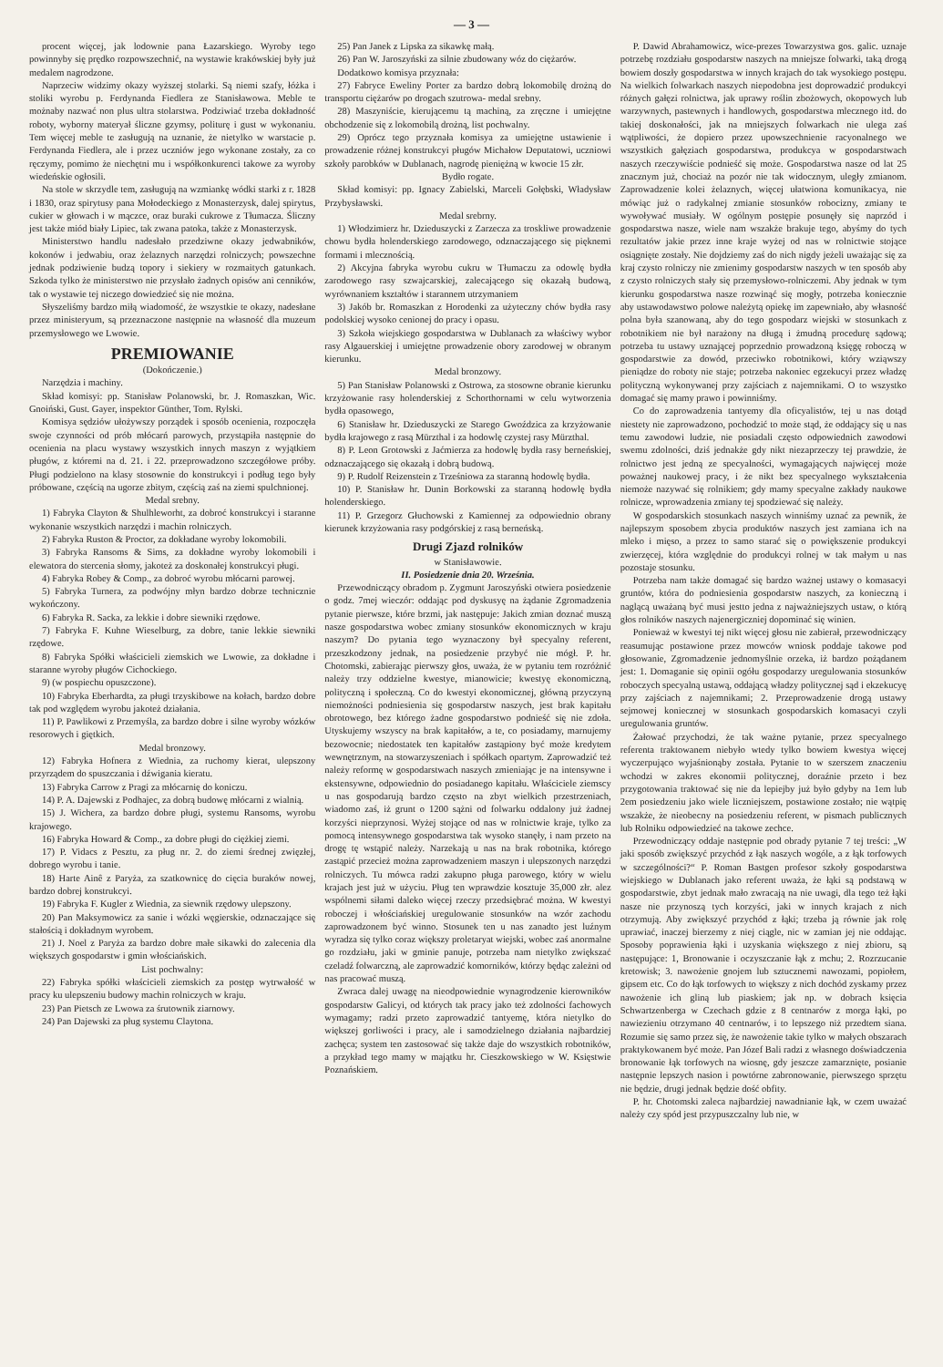— 3 —
procent więcej, jak lodownie pana Łazarskiego. Wyroby tego powinnyby się prędko rozpowszechnić, na wystawie krakówskiej były już medalem nagrodzone.
Naprzeciw widzimy okazy wyższej stolarki. Są niemi szafy, łóżka i stoliki wyrobu p. Ferdynanda Fiedlera ze Stanisławowa. Meble te możnaby nazwać non plus ultra stolarstwa. Podziwiać trzeba dokładność roboty, wyborny materyał śliczne gzymsy, politurę i gust w wykonaniu. Tem więcej meble te zasługują na uznanie, że nietylko w warstacie p. Ferdynanda Fiedlera, ale i przez uczniów jego wykonane zostały, za co ręczymy, pomimo że niechętni mu i współkonkurenci takowe za wyroby wiedeńskie ogłosili.
Na stole w skrzydle tem, zasługują na wzmiankę wódki starki z r. 1828 i 1830, oraz spirytusy pana Mołodeckiego z Monasterzysk, dalej spirytus, cukier w głowach i w mączce, oraz buraki cukrowe z Tłumacza. Śliczny jest także miód biały Lipiec, tak zwana patoka, także z Monasterzysk.
Ministerstwo handlu nadesłało przedziwne okazy jedwabników, kokonów i jedwabiu, oraz żelaznych narzędzi rolniczych; powszechne jednak podziwienie budzą topory i siekiery w rozmaitych gatunkach. Szkoda tylko że ministerstwo nie przysłało żadnych opisów ani cenników, tak o wystawie tej niczego dowiedzieć się nie można.
Słyszeliśmy bardzo miłą wiadomość, że wszystkie te okazy, nadesłane przez ministeryum, są przeznaczone następnie na własność dla muzeum przemysłowego we Lwowie.
PREMIOWANIE
(Dokończenie.)
Narzędzia i machiny.
Skład komisyi: pp. Stanisław Polanowski, br. J. Romaszkan, Wic. Gnoiński, Gust. Gayer, inspektor Günther, Tom. Rylski.
Komisya sędziów ułożywszy porządek i sposób ocenienia, rozpoczęła swoje czynności od prób młócarń parowych, przystąpiła następnie do ocenienia na placu wystawy wszystkich innych maszyn z wyjątkiem pługów, z któremi na d. 21. i 22. przeprowadzono szczegółowe próby. Pługi podzielono na klasy stosownie do konstrukcyi i podług tego były próbowane, częścią na ugorze zbitym, częścią zaś na ziemi spulchnionej.
Medal srebny.
1) Fabryka Clayton & Shulhleworht, za dobroć konstrukcyi i staranne wykonanie wszystkich narzędzi i machin rolniczych.
2) Fabryka Ruston & Proctor, za dokładane wyroby lokomobili.
3) Fabryka Ransoms & Sims, za dokładne wyroby lokomobili i elewatora do stercenia słomy, jakoteż za doskonałej konstrukcyi pługi.
4) Fabryka Robey & Comp., za dobroć wyrobu młócarni parowej.
5) Fabryka Turnera, za podwójny młyn bardzo dobrze technicznie wykończony.
6) Fabryka R. Sacka, za lekkie i dobre siewniki rzędowe.
7) Fabryka F. Kuhne Wieselburg, za dobre, tanie lekkie siewniki rzędowe.
8) Fabryka Spółki właścicieli ziemskich we Lwowie, za dokładne i staranne wyroby pługów Cichockiego.
9) (w pospiechu opuszczone).
10) Fabryka Eberhardta, za pługi trzyskibowe na kołach, bardzo dobre tak pod względem wyrobu jakoteż działania.
11) P. Pawlikowi z Przemyśla, za bardzo dobre i silne wyroby wózków resorowych i giętkich.
Medal bronzowy.
12) Fabryka Hofnera z Wiednia, za ruchomy kierat, ulepszony przyrządem do spuszczania i dźwigania kieratu.
13) Fabryka Carrow z Pragi za młócarnię do koniczu.
14) P. A. Dajewski z Podhajec, za dobrą budowę młócarni z wialnią.
15) J. Wichera, za bardzo dobre pługi, systemu Ransoms, wyrobu krajowego.
16) Fabryka Howard & Comp., za dobre pługi do ciężkiej ziemi.
17) P. Vidacs z Pesztu, za pług nr. 2. do ziemi średnej zwięzłej, dobrego wyrobu i tanie.
18) Harte Ainê z Paryża, za szatkownicę do cięcia buraków nowej, bardzo dobrej konstrukcyi.
19) Fabryka F. Kugler z Wiednia, za siewnik rzędowy ulepszony.
20) Pan Maksymowicz za sanie i wózki węgierskie, odznaczające się stałością i dokładnym wyrobem.
21) J. Noel z Paryża za bardzo dobre małe sikawki do zalecenia dla większych gospodarstw i gmin włościańskich.
List pochwalny:
22) Fabryka spółki właścicieli ziemskich za postęp wytrwałość w pracy ku ulepszeniu budowy machin rolniczych w kraju.
23) Pan Pietsch ze Lwowa za śrutownik ziarnowy.
24) Pan Dajewski za pług systemu Claytona.
25) Pan Janek z Lipska za sikawkę małą.
26) Pan W. Jaroszyński za silnie zbudowany wóz do ciężarów.
Dodatkowo komisya przyznała:
27) Fabryce Eweliny Porter za bardzo dobrą lokomobilę drożną do transportu ciężarów po drogach szutrowa- medal srebny.
28) Maszyniście, kierującemu tą machiną, za zręczne i umiejętne obchodzenie się z lokomobilą drożną, list pochwalny.
29) Oprócz tego przyznała komisya za umiejętne ustawienie i prowadzenie różnej konstrukcyi pługów Michałow Deputatowi, uczniowi szkoły parobków w Dublanach, nagrodę pieniężną w kwocie 15 złr.
Bydło rogate.
Skład komisyi: pp. Ignacy Zabielski, Marceli Gołębski, Władysław Przybysławski.
Medal srebrny.
1) Włodzimierz hr. Dzieduszycki z Zarzecza za troskliwe prowadzenie chowu bydła holenderskiego zarodowego, odznaczającego się pięknemi formami i mlecznością.
2) Akcyjna fabryka wyrobu cukru w Tłumaczu za odowlę bydła zarodowego rasy szwajcarskiej, zalecającego się okazałą budową, wyrównaniem kształtów i starannem utrzymaniem
3) Jakób br. Romaszkan z Horodenki za użyteczny chów bydła rasy podolskiej wysoko cenionej do pracy i opasu.
3) Szkoła wiejskiego gospodarstwa w Dublanach za właściwy wybor rasy Algauerskiej i umiejętne prowadzenie obory zarodowej w obranym kierunku.
Medal bronzowy.
5) Pan Stanisław Polanowski z Ostrowa, za stosowne obranie kierunku krzyżowanie rasy holenderskiej z Schorthornami w celu wytworzenia bydła opasowego,
6) Stanisław hr. Dzieduszycki ze Starego Gwoździca za krzyżowanie bydła krajowego z rasą Mürzthal i za hodowlę czystej rasy Mürzthal.
8) P. Leon Grotowski z Jaćmierza za hodowlę bydła rasy berneńskiej, odznaczającego się okazałą i dobrą budową.
9) P. Rudolf Reizenstein z Trześniowa za staranną hodowlę bydła.
10) P. Stanisław hr. Dunin Borkowski za staranną hodowlę bydła holenderskiego.
11) P. Grzegorz Głuchowski z Kamiennej za odpowiednio obrany kierunek krzyżowania rasy podgórskiej z rasą berneńską.
Drugi Zjazd rolników
w Stanisławowie.
II. Posiedzenie dnia 20. Września.
Przewodniczący obradom p. Zygmunt Jaroszyński otwiera posiedzenie o godz. 7mej wieczór: oddając pod dyskusyę na żądanie Zgromadzenia pytanie pierwsze, które brzmi, jak następuje: Jakich zmian doznać muszą nasze gospodarstwa wobec zmiany stosunków ekonomicznych w kraju naszym? Do pytania tego wyznaczony był specyalny referent, przeszkodzony jednak, na posiedzenie przybyć nie mógł. P. hr. Chotomski, zabierając pierwszy głos, uważa, że w pytaniu tem rozróżnić należy trzy oddzielne kwestye, mianowicie; kwestyę ekonomiczną, polityczną i społeczną. Co do kwestyi ekonomicznej, główną przyczyną niemożności podniesienia się gospodarstw naszych, jest brak kapitału obrotowego, bez którego żadne gospodarstwo podnieść się nie zdoła. Utyskujemy wszyscy na brak kapitałów, a te, co posiadamy, marnujemy bezowocnie; niedostatek ten kapitałów zastąpiony być może kredytem wewnętrznym, na stowarzyszeniach i spółkach opartym. Zaprowadzić też należy reformę w gospodarstwach naszych zmieniając je na intensywne i ekstensywne, odpowiednio do posiadanego kapitału. Właściciele ziemscy u nas gospodarują bardzo często na zbyt wielkich przestrzeniach, wiadomo zaś, iż grunt o 1200 sążni od folwarku oddalony już żadnej korzyści nieprzynosi. Wyżej stojące od nas w rolnictwie kraje, tylko za pomocą intensywnego gospodarstwa tak wysoko stanęły, i nam przeto na drogę tę wstąpić należy. Narzekają u nas na brak robotnika, którego zastąpić przecież można zaprowadzeniem maszyn i ulepszonych narzędzi rolniczych. Tu mówca radzi zakupno pługa parowego, który w wielu krajach jest już w użyciu. Pług ten wprawdzie kosztuje 35,000 złr. alez wspólnemi siłami daleko więcej rzeczy przedsiębrać można. W kwestyi roboczej i włościańskiej uregulowanie stosunków na wzór zachodu zaprowadzonem być winno. Stosunek ten u nas zanadto jest luźnym wyradza się tylko coraz większy proletaryat wiejski, wobec zaś anormalne go rozdziału, jaki w gminie panuje, potrzeba nam nietylko zwiększać czeladź folwarczną, ale zaprowadzić komorników, którzy będąc zależni od nas pracować muszą.
Zwraca dalej uwagę na nieodpowiednie wynagrodzenie kierowników gospodarstw Galicyi, od których tak pracy jako też zdolności fachowych wymagamy; radzi przeto zaprowadzić tantyemę, która nietylko do większej gorliwości i pracy, ale i samodzielnego działania najbardziej zachęca; system ten zastosować się także daje do wszystkich robotników, a przykład tego mamy w majątku hr. Cieszkowskiego w W. Księstwie Poznańskiem.
P. Dawid Abrahamowicz, wice-prezes Towarzystwa gos. galic. uznaje potrzebę rozdziału gospodarstw naszych na mniejsze folwarki, taką drogą bowiem doszły gospodarstwa w innych krajach do tak wysokiego postępu. Na wielkich folwarkach naszych niepodobna jest doprowadzić produkcyi różnych gałęzi rolnictwa, jak uprawy roślin zbożowych, okopowych lub warzywnych, pastewnych i handlowych, gospodarstwa mlecznego itd. do takiej doskonałości, jak na mniejszych folwarkach nie ulega zaś wątpliwości, że dopiero przez upowszechnienie racyonalnego we wszystkich gałęziach gospodarstwa, produkcya w gospodarstwach naszych rzeczywiście podnieść się może. Gospodarstwa nasze od lat 25 znacznym już, chociaż na pozór nie tak widocznym, uległy zmianom. Zaprowadzenie kolei żelaznych, więcej ułatwiona komunikacya, nie mówiąc już o radykalnej zmianie stosunków robocizny, zmiany te wywoływać musiały. W ogólnym postępie posunęły się naprzód i gospodarstwa nasze, wiele nam wszakże brakuje tego, abyśmy do tych rezultatów jakie przez inne kraje wyżej od nas w rolnictwie stojące osiągnięte zostały. Nie dojdziemy zaś do nich nigdy jeżeli uważając się za kraj czysto rolniczy nie zmienimy gospodarstw naszych w ten sposób aby z czysto rolniczych stały się przemysłowo-rolniczemi. Aby jednak w tym kierunku gospodarstwa nasze rozwinąć się mogły, potrzeba koniecznie aby ustawodawstwo polowe należytą opiekę im zapewniało, aby własność polna była szanowaną, aby do tego gospodarz wiejski w stosunkach z robotnikiem nie był narażony na długą i żmudną procedurę sądową; potrzeba tu ustawy uznającej poprzednio prowadzoną księgę roboczą w gospodarstwie za dowód, przeciwko robotnikowi, który wziąwszy pieniądze do roboty nie staje; potrzeba nakoniec egzekucyi przez władzę polityczną wykonywanej przy zajściach z najemnikami. O to wszystko domagać się mamy prawo i powinniśmy.
Co do zaprowadzenia tantyemy dla oficyalistów, tej u nas dotąd niestety nie zaprowadzono, pochodzić to może stąd, że oddający się u nas temu zawodowi ludzie, nie posiadali często odpowiednich zawodowi swemu zdolności, dziś jednakże gdy nikt niezaprzeczy tej prawdzie, że rolnictwo jest jedną ze specyalności, wymagających najwięcej może poważnej naukowej pracy, i że nikt bez specyalnego wykształcenia niemoże nazywać się rolnikiem; gdy mamy specyalne zakłady naukowe rolnicze, wprowadzenia zmiany tej spodziewać się należy.
W gospodarskich stosunkach naszych winniśmy uznać za pewnik, że najlepszym sposobem zbycia produktów naszych jest zamiana ich na mleko i mięso, a przez to samo starać się o powiększenie produkcyi zwierzęcej, która względnie do produkcyi rolnej w tak małym u nas pozostaje stosunku.
Potrzeba nam także domagać się bardzo ważnej ustawy o komasacyi gruntów, która do podniesienia gospodarstw naszych, za konieczną i naglącą uważaną być musi jestto jedna z najważniejszych ustaw, o którą głos rolników naszych najenergiczniej dopominać się winien.
Ponieważ w kwestyi tej nikt więcej głosu nie zabierał, przewodniczący reasumując postawione przez mowców wniosk poddaje takowe pod głosowanie, Zgromadzenie jednomyślnie orzeka, iż bardzo pożądanem jest: 1. Domaganie się opinii ogółu gospodarzy uregulowania stosunków roboczych specyalną ustawą, oddającą władzy politycznej sąd i ekzekucyę przy zajściach z najemnikami; 2. Przeprowadzenie drogą ustawy sejmowej koniecznej w stosunkach gospodarskich komasacyi czyli uregulowania gruntów.
Żałować przychodzi, że tak ważne pytanie, przez specyalnego referenta traktowanem niebyło wtedy tylko bowiem kwestya więcej wyczerpująco wyjaśnionąby została. Pytanie to w szerszem znaczeniu wchodzi w zakres ekonomii politycznej, doraźnie przeto i bez przygotowania traktować się nie da lepiejby już było gdyby na 1em lub 2em posiedzeniu jako wiele liczniejszem, postawione zostało; nie wątpię wszakże, że nieobecny na posiedzeniu referent, w pismach publicznych lub Rolniku odpowiedzieć na takowe zechce.
Przewodniczący oddaje następnie pod obrady pytanie 7 tej treści: „W jaki sposób zwiększyć przychód z łąk naszych wogóle, a z łąk torfowych w szczególności?“ P. Roman Bastgen profesor szkoły gospodarstwa wiejskiego w Dublanach jako referent uważa, że łąki są podstawą w gospodarstwie, zbyt jednak mało zwracają na nie uwagi, dla tego też łąki nasze nie przynoszą tych korzyści, jaki w innych krajach z nich otrzymują. Aby zwiększyć przychód z łąki; trzeba ją równie jak rolę uprawiać, inaczej bierzemy z niej ciągle, nic w zamian jej nie oddając. Sposoby poprawienia łąki i uzyskania większego z niej zbioru, są następujące: 1, Bronowanie i oczyszczanie łąk z mchu; 2. Rozrzucanie kretowisk; 3. nawożenie gnojem lub sztucznemi nawozami, popiołem, gipsem etc. Co do łąk torfowych to większy z nich dochód zyskamy przez nawożenie ich gliną lub piaskiem; jak np. w dobrach księcia Schwartzenberga w Czechach gdzie z 8 centnarów z morga łąki, po nawiezieniu otrzymano 40 centnarów, i to lepszego niż przedtem siana. Rozumie się samo przez się, że nawożenie takie tylko w małych obszarach praktykowanem być może. Pan Józef Bali radzi z własnego doświadczenia bronowanie łąk torfowych na wiosnę, gdy jeszcze zamarznięte, posianie następnie lepszych nasion i powtórne zabronowanie, pierwszego sprzętu nie będzie, drugi jednak będzie dość obfity.
P. hr. Chotomski zaleca najbardziej nawadnianie łąk, w czem uważać należy czy spód jest przypuszczalny lub nie, w